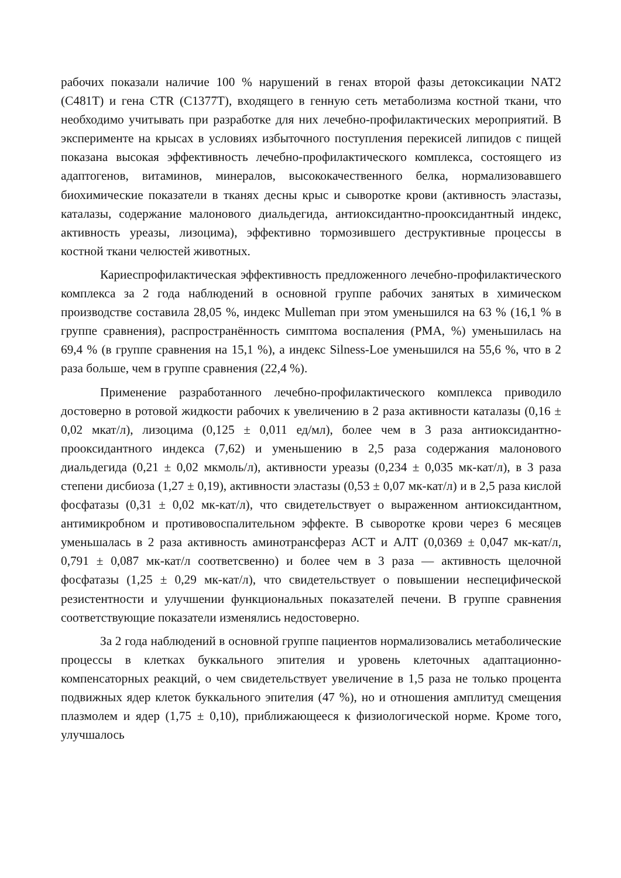рабочих показали наличие 100 % нарушений в генах второй фазы детоксикации NAT2 (C481T) и гена CTR (C1377T), входящего в генную сеть метаболизма костной ткани, что необходимо учитывать при разработке для них лечебно-профилактических мероприятий. В эксперименте на крысах в условиях избыточного поступления перекисей липидов с пищей показана высокая эффективность лечебно-профилактического комплекса, состоящего из адаптогенов, витаминов, минералов, высококачественного белка, нормализовавшего биохимические показатели в тканях десны крыс и сыворотке крови (активность эластазы, каталазы, содержание малонового диальдегида, антиоксидантно-прооксидантный индекс, активность уреазы, лизоцима), эффективно тормозившего деструктивные процессы в костной ткани челюстей животных.
Кариеспрофилактическая эффективность предложенного лечебно-профилактического комплекса за 2 года наблюдений в основной группе рабочих занятых в химическом производстве составила 28,05 %, индекс Mulleman при этом уменьшился на 63 % (16,1 % в группе сравнения), распространённость симптома воспаления (РМА, %) уменьшилась на 69,4 % (в группе сравнения на 15,1 %), а индекс Silness-Loe уменьшился на 55,6 %, что в 2 раза больше, чем в группе сравнения (22,4 %).
Применение разработанного лечебно-профилактического комплекса приводило достоверно в ротовой жидкости рабочих к увеличению в 2 раза активности каталазы (0,16 ± 0,02 мкат/л), лизоцима (0,125 ± 0,011 ед/мл), более чем в 3 раза антиоксидантно-прооксидантного индекса (7,62) и уменьшению в 2,5 раза содержания малонового диальдегида (0,21 ± 0,02 мкмоль/л), активности уреазы (0,234 ± 0,035 мк-кат/л), в 3 раза степени дисбиоза (1,27 ± 0,19), активности эластазы (0,53 ± 0,07 мк-кат/л) и в 2,5 раза кислой фосфатазы (0,31 ± 0,02 мк-кат/л), что свидетельствует о выраженном антиоксидантном, антимикробном и противовоспалительном эффекте. В сыворотке крови через 6 месяцев уменьшалась в 2 раза активность аминотрансфераз АСТ и АЛТ (0,0369 ± 0,047 мк-кат/л, 0,791 ± 0,087 мк-кат/л соответсвенно) и более чем в 3 раза — активность щелочной фосфатазы (1,25 ± 0,29 мк-кат/л), что свидетельствует о повышении неспецифической резистентности и улучшении функциональных показателей печени. В группе сравнения соответствующие показатели изменялись недостоверно.
За 2 года наблюдений в основной группе пациентов нормализовались метаболические процессы в клетках буккального эпителия и уровень клеточных адаптационно-компенсаторных реакций, о чем свидетельствует увеличение в 1,5 раза не только процента подвижных ядер клеток буккального эпителия (47 %), но и отношения амплитуд смещения плазмолем и ядер (1,75 ± 0,10), приближающееся к физиологической норме. Кроме того, улучшалось